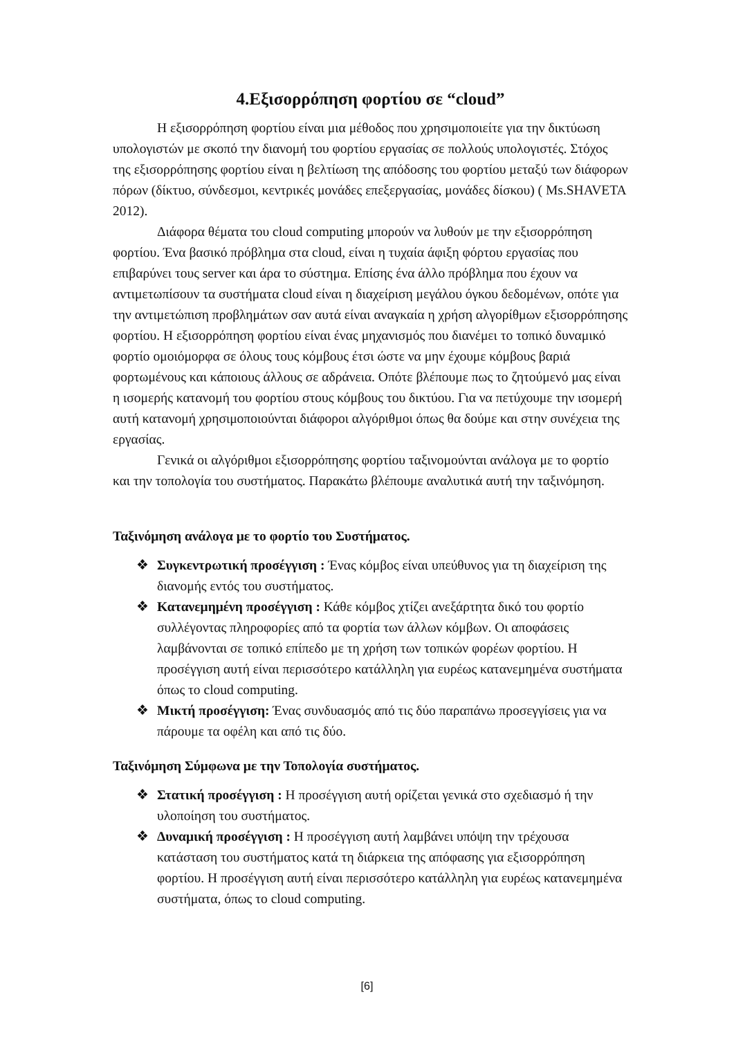4.Εξισορρόπηση φορτίου σε “cloud”
Η εξισορρόπηση φορτίου είναι μια μέθοδος που χρησιμοποιείτε για την δικτύωση υπολογιστών με σκοπό την διανομή του φορτίου εργασίας σε πολλούς υπολογιστές. Στόχος της εξισορρόπησης φορτίου είναι η βελτίωση της απόδοσης του φορτίου μεταξύ των διάφορων πόρων (δίκτυο, σύνδεσμοι, κεντρικές μονάδες επεξεργασίας, μονάδες δίσκου) ( Ms.SHAVETA 2012).
Διάφορα θέματα του cloud computing μπορούν να λυθούν με την εξισορρόπηση φορτίου. Ένα βασικό πρόβλημα στα cloud, είναι η τυχαία άφιξη φόρτου εργασίας που επιβαρύνει τους server και άρα το σύστημα. Επίσης ένα άλλο πρόβλημα που έχουν να αντιμετωπίσουν τα συστήματα cloud είναι η διαχείριση μεγάλου όγκου δεδομένων, οπότε για την αντιμετώπιση προβλημάτων σαν αυτά είναι αναγκαία η χρήση αλγορίθμων εξισορρόπησης φορτίου. Η εξισορρόπηση φορτίου είναι ένας μηχανισμός που διανέμει το τοπικό δυναμικό φορτίο ομοιόμορφα σε όλους τους κόμβους έτσι ώστε να μην έχουμε κόμβους βαριά φορτωμένους και κάποιους άλλους σε αδράνεια. Οπότε βλέπουμε πως το ζητούμενό μας είναι η ισομερής κατανομή του φορτίου στους κόμβους του δικτύου. Για να πετύχουμε την ισομερή αυτή κατανομή χρησιμοποιούνται διάφοροι αλγόριθμοι όπως θα δούμε και στην συνέχεια της εργασίας.
Γενικά οι αλγόριθμοι εξισορρόπησης φορτίου ταξινομούνται ανάλογα με το φορτίο και την τοπολογία του συστήματος. Παρακάτω βλέπουμε αναλυτικά αυτή την ταξινόμηση.
Ταξινόμηση ανάλογα με το φορτίο του Συστήματος.
❖ Συγκεντρωτική προσέγγιση : Ένας κόμβος είναι υπεύθυνος για τη διαχείριση της διανομής εντός του συστήματος.
❖ Κατανεμημένη προσέγγιση : Κάθε κόμβος χτίζει ανεξάρτητα δικό του φορτίο συλλέγοντας πληροφορίες από τα φορτία των άλλων κόμβων. Οι αποφάσεις λαμβάνονται σε τοπικό επίπεδο με τη χρήση των τοπικών φορέων φορτίου. Η προσέγγιση αυτή είναι περισσότερο κατάλληλη για ευρέως κατανεμημένα συστήματα όπως το cloud computing.
❖ Μικτή προσέγγιση: Ένας συνδυασμός από τις δύο παραπάνω προσεγγίσεις για να πάρουμε τα οφέλη και από τις δύο.
Ταξινόμηση Σύμφωνα με την Τοπολογία συστήματος.
❖ Στατική προσέγγιση : Η προσέγγιση αυτή ορίζεται γενικά στο σχεδιασμό ή την υλοποίηση του συστήματος.
❖ Δυναμική προσέγγιση : Η προσέγγιση αυτή λαμβάνει υπόψη την τρέχουσα κατάσταση του συστήματος κατά τη διάρκεια της απόφασης για εξισορρόπηση φορτίου. Η προσέγγιση αυτή είναι περισσότερο κατάλληλη για ευρέως κατανεμημένα συστήματα, όπως το cloud computing.
[6]